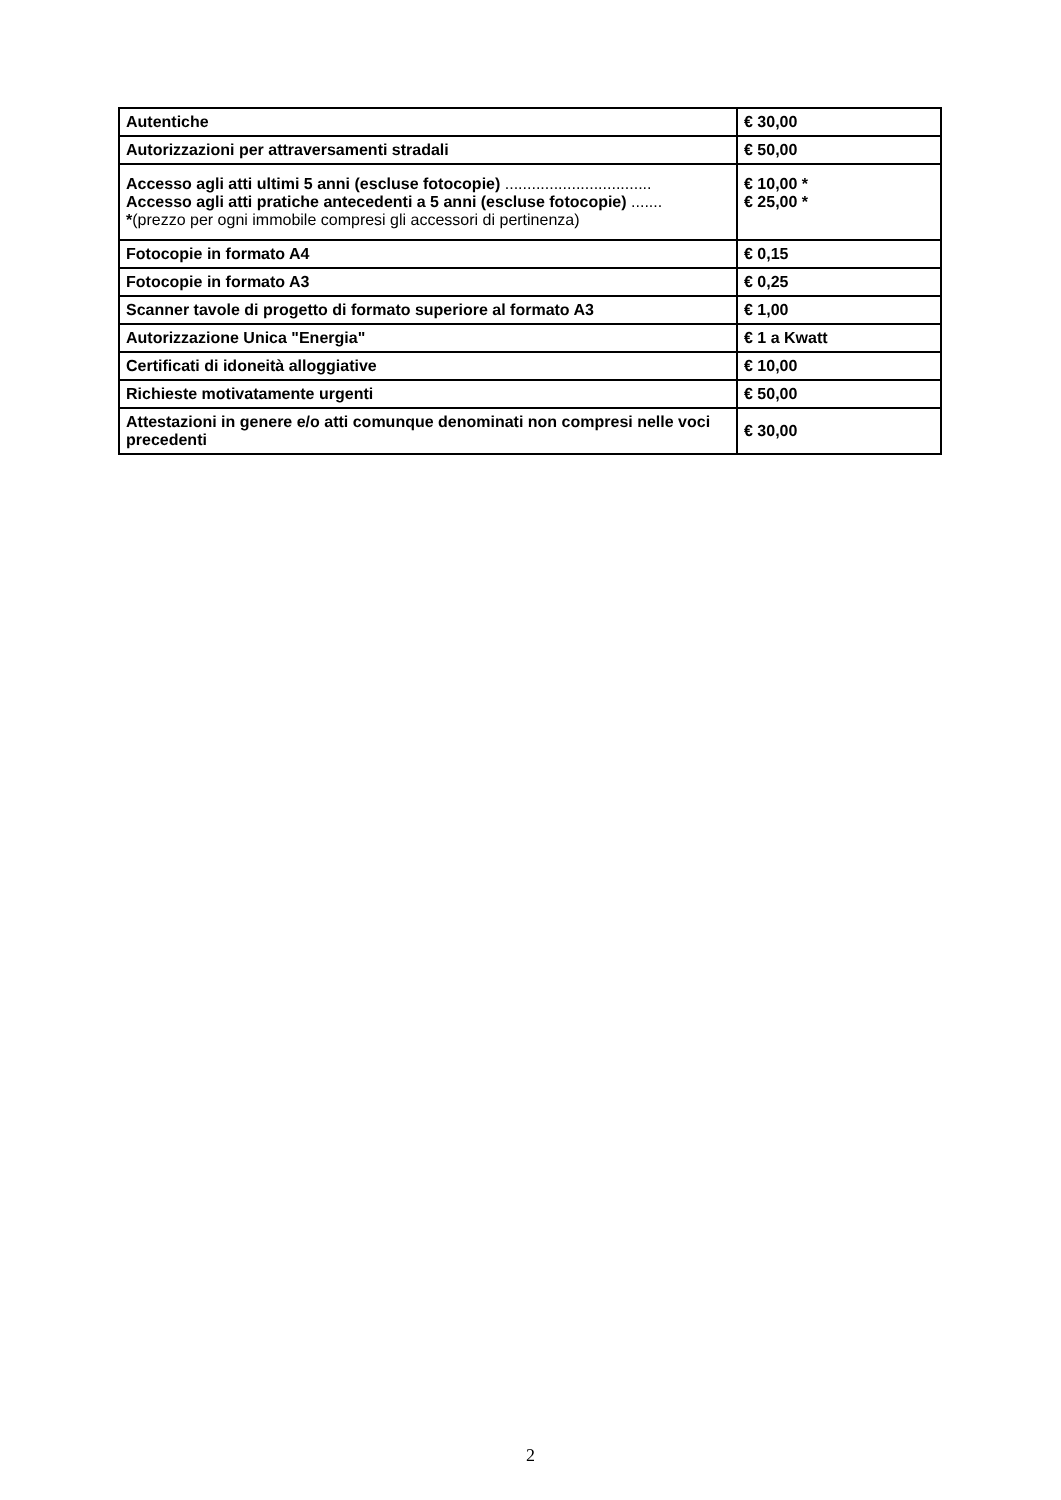| Autentiche | € 30,00 |
| Autorizzazioni per attraversamenti stradali | € 50,00 |
| Accesso agli atti ultimi 5 anni (escluse fotocopie) ................................. Accesso agli atti pratiche antecedenti a 5 anni (escluse fotocopie) ....... * (prezzo per ogni immobile compresi gli accessori di pertinenza) | € 10,00 * € 25,00 * |
| Fotocopie in formato A4 | € 0,15 |
| Fotocopie in formato A3 | € 0,25 |
| Scanner tavole di progetto di formato superiore al formato A3 | € 1,00 |
| Autorizzazione Unica "Energia" | € 1 a Kwatt |
| Certificati di idoneità alloggiative | € 10,00 |
| Richieste motivatamente urgenti | € 50,00 |
| Attestazioni in genere e/o atti comunque denominati non compresi nelle voci precedenti | € 30,00 |
2